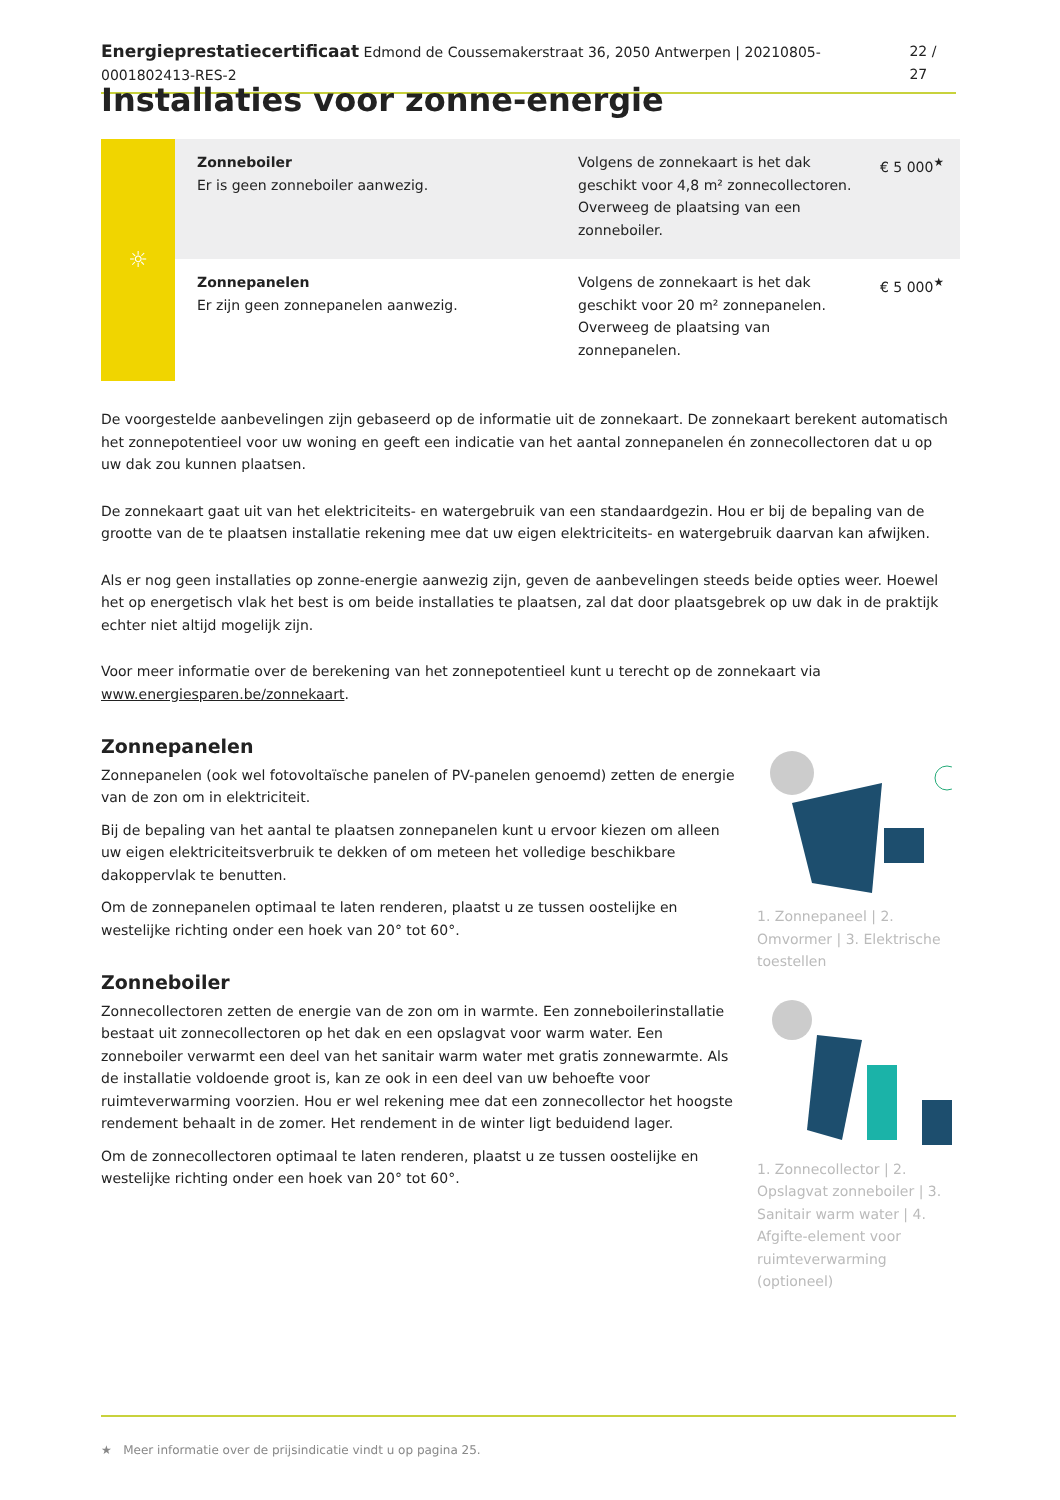Energieprestatiecertificaat Edmond de Coussemakerstraat 36, 2050 Antwerpen | 20210805-0001802413-RES-2 22 / 27
Installaties voor zonne-energie
☼
| Zonneboiler Er is geen zonneboiler aanwezig. | Volgens de zonnekaart is het dak geschikt voor 4,8 m² zonnecollectoren. Overweeg de plaatsing van een zonneboiler. | € 5 000<sup>★</sup> |
| Zonnepanelen Er zijn geen zonnepanelen aanwezig. | Volgens de zonnekaart is het dak geschikt voor 20 m² zonnepanelen. Overweeg de plaatsing van zonnepanelen. | € 5 000<sup>★</sup> |
De voorgestelde aanbevelingen zijn gebaseerd op de informatie uit de zonnekaart. De zonnekaart berekent automatisch het zonnepotentieel voor uw woning en geeft een indicatie van het aantal zonnepanelen én zonnecollectoren dat u op uw dak zou kunnen plaatsen.
De zonnekaart gaat uit van het elektriciteits- en watergebruik van een standaardgezin. Hou er bij de bepaling van de grootte van de te plaatsen installatie rekening mee dat uw eigen elektriciteits- en watergebruik daarvan kan afwijken.
Als er nog geen installaties op zonne-energie aanwezig zijn, geven de aanbevelingen steeds beide opties weer. Hoewel het op energetisch vlak het best is om beide installaties te plaatsen, zal dat door plaatsgebrek op uw dak in de praktijk echter niet altijd mogelijk zijn.
Voor meer informatie over de berekening van het zonnepotentieel kunt u terecht op de zonnekaart via www.energiesparen.be/zonnekaart.
Zonnepanelen
Zonnepanelen (ook wel fotovoltaïsche panelen of PV-panelen genoemd) zetten de energie van de zon om in elektriciteit.
Bij de bepaling van het aantal te plaatsen zonnepanelen kunt u ervoor kiezen om alleen uw eigen elektriciteitsverbruik te dekken of om meteen het volledige beschikbare dakoppervlak te benutten.
Om de zonnepanelen optimaal te laten renderen, plaatst u ze tussen oostelijke en westelijke richting onder een hoek van 20° tot 60°.
Zonneboiler
Zonnecollectoren zetten de energie van de zon om in warmte. Een zonneboilerinstallatie bestaat uit zonnecollectoren op het dak en een opslagvat voor warm water. Een zonneboiler verwarmt een deel van het sanitair warm water met gratis zonnewarmte. Als de installatie voldoende groot is, kan ze ook in een deel van uw behoefte voor ruimteverwarming voorzien. Hou er wel rekening mee dat een zonnecollector het hoogste rendement behaalt in de zomer. Het rendement in de winter ligt beduidend lager.
Om de zonnecollectoren optimaal te laten renderen, plaatst u ze tussen oostelijke en westelijke richting onder een hoek van 20° tot 60°.
1. Zonnepaneel | 2. Omvormer | 3. Elektrische toestellen
1. Zonnecollector | 2. Opslagvat zonneboiler | 3. Sanitair warm water | 4. Afgifte-element voor ruimteverwarming (optioneel)
★ Meer informatie over de prijsindicatie vindt u op pagina 25.